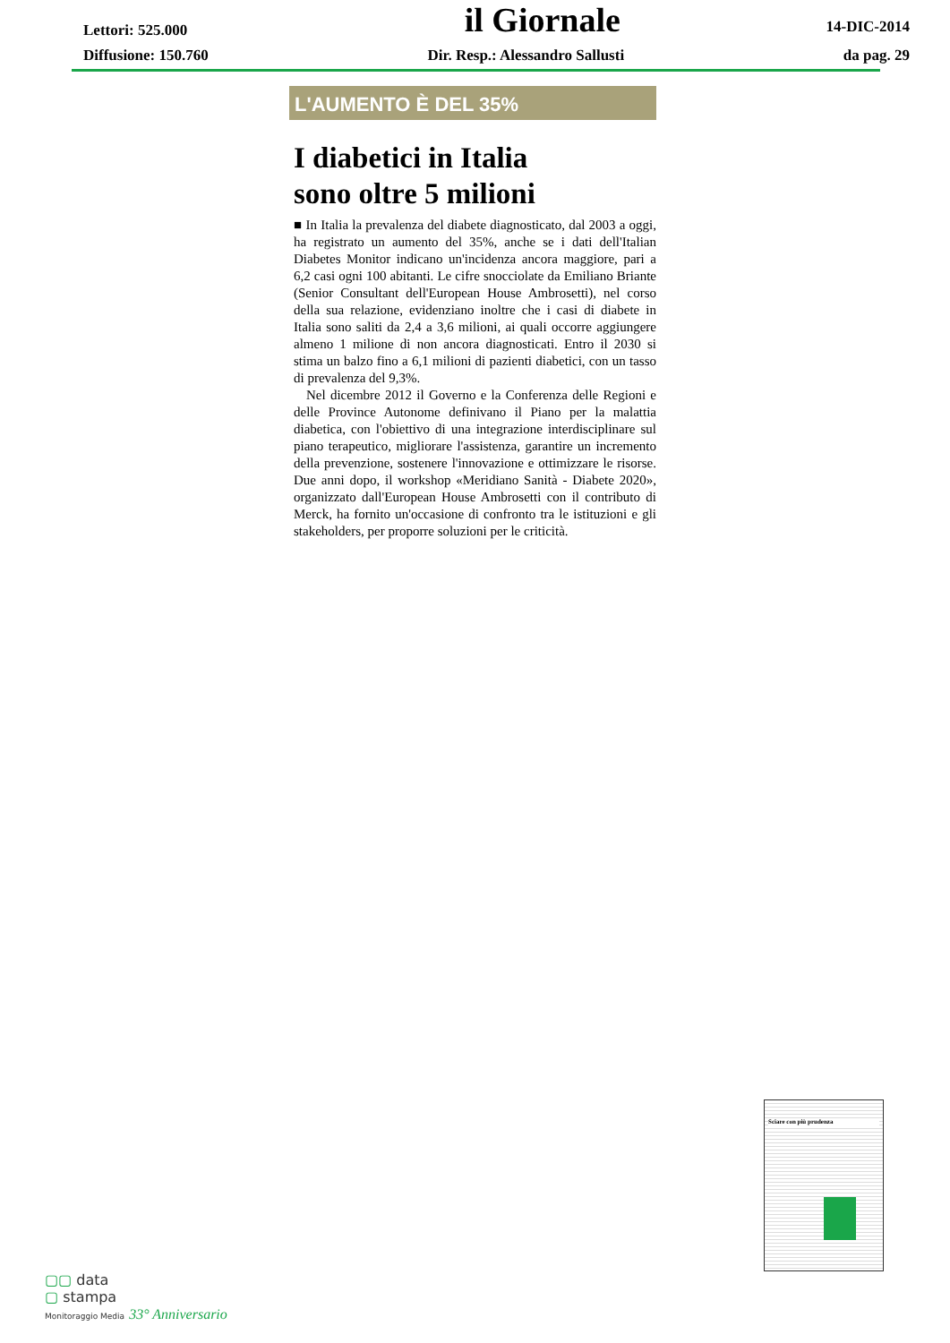Lettori: 525.000
il Giornale
14-DIC-2014
Diffusione: 150.760 Dir. Resp.: Alessandro Sallusti
da pag. 29
L'AUMENTO È DEL 35%
I diabetici in Italia
sono oltre 5 milioni
■ In Italia la prevalenza del diabete diagnosticato, dal 2003 a oggi, ha registrato un aumento del 35%, anche se i dati dell'Italian Diabetes Monitor indicano un'incidenza ancora maggiore, pari a 6,2 casi ogni 100 abitanti. Le cifre snocciolate da Emiliano Briante (Senior Consultant dell'European House Ambrosetti), nel corso della sua relazione, evidenziano inoltre che i casi di diabete in Italia sono saliti da 2,4 a 3,6 milioni, ai quali occorre aggiungere almeno 1 milione di non ancora diagnosticati. Entro il 2030 si stima un balzo fino a 6,1 milioni di pazienti diabetici, con un tasso di prevalenza del 9,3%.
Nel dicembre 2012 il Governo e la Conferenza delle Regioni e delle Province Autonome definivano il Piano per la malattia diabetica, con l'obiettivo di una integrazione interdisciplinare sul piano terapeutico, migliorare l'assistenza, garantire un incremento della prevenzione, sostenere l'innovazione e ottimizzare le risorse. Due anni dopo, il workshop «Meridiano Sanità - Diabete 2020», organizzato dall'European House Ambrosetti con il contributo di Merck, ha fornito un'occasione di confronto tra le istituzioni e gli stakeholders, per proporre soluzioni per le criticità.
Sciare con più prudenza
▢▢ data
▢ stampa
Monitoraggio Media 33° Anniversario